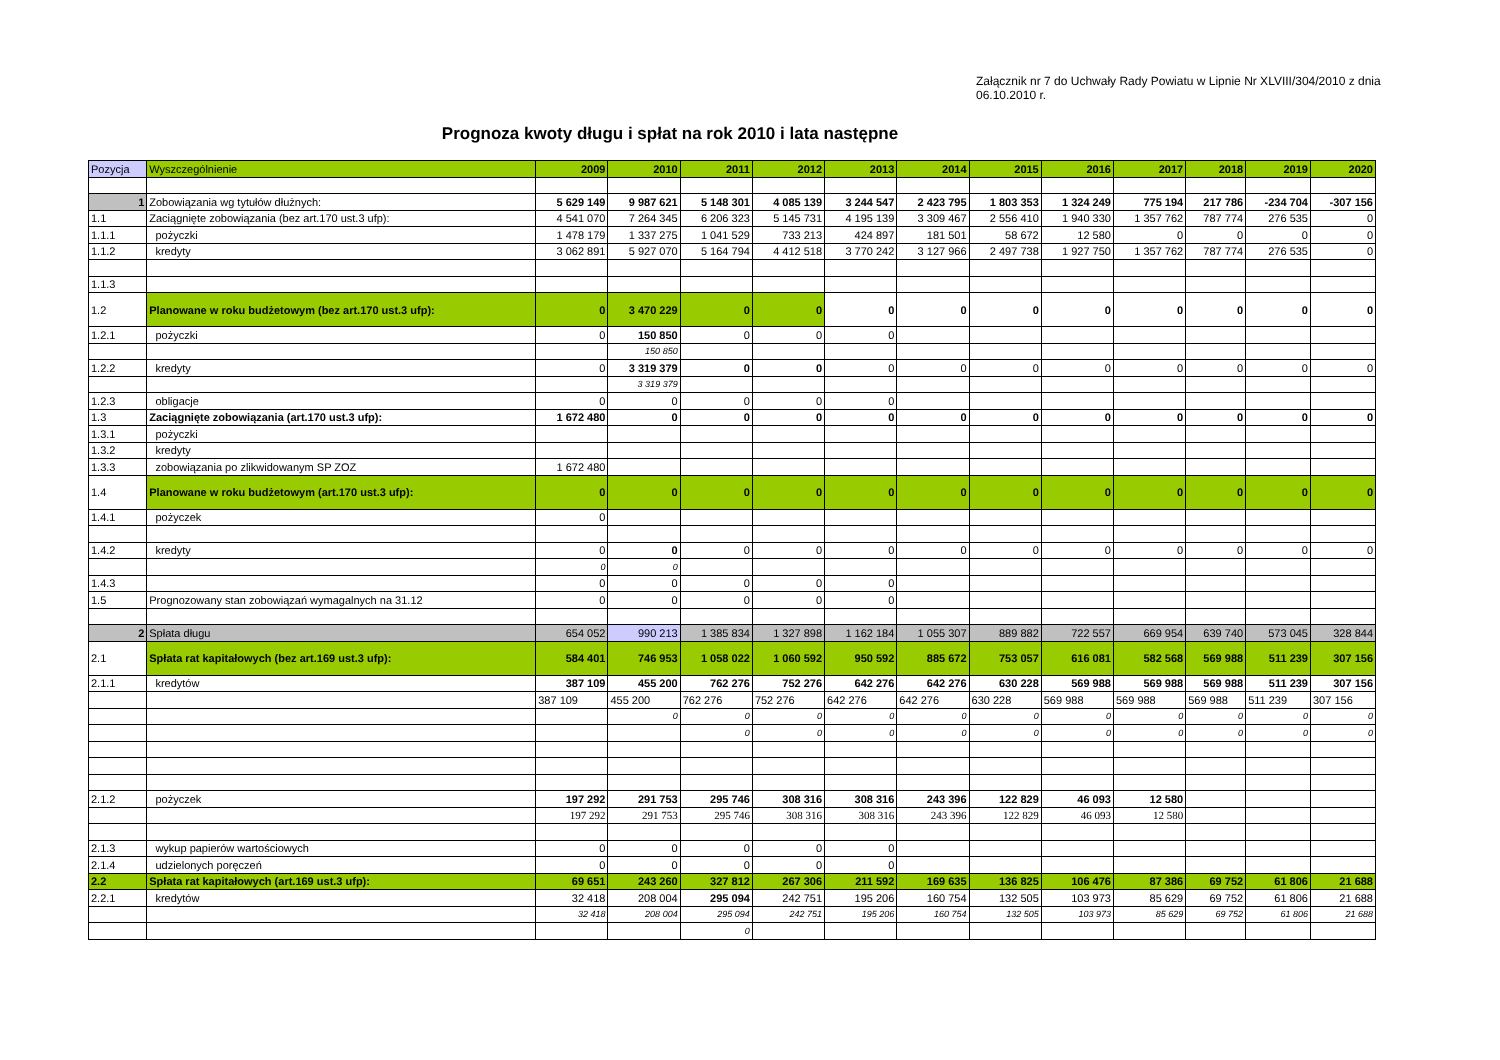Załącznik nr 7 do Uchwały Rady Powiatu w Lipnie Nr XLVIII/304/2010 z dnia 06.10.2010 r.
Prognoza kwoty długu i spłat na rok 2010 i lata następne
| Pozycja | Wyszczególnienie | 2009 | 2010 | 2011 | 2012 | 2013 | 2014 | 2015 | 2016 | 2017 | 2018 | 2019 | 2020 |
| --- | --- | --- | --- | --- | --- | --- | --- | --- | --- | --- | --- | --- | --- |
| 1 | Zobowiązania wg tytułów dłużnych: | 5 629 149 | 9 987 621 | 5 148 301 | 4 085 139 | 3 244 547 | 2 423 795 | 1 803 353 | 1 324 249 | 775 194 | 217 786 | -234 704 | -307 156 |
| 1.1 | Zaciągnięte zobowiązania (bez art.170 ust.3 ufp): | 4 541 070 | 7 264 345 | 6 206 323 | 5 145 731 | 4 195 139 | 3 309 467 | 2 556 410 | 1 940 330 | 1 357 762 | 787 774 | 276 535 | 0 |
| 1.1.1 | pożyczki | 1 478 179 | 1 337 275 | 1 041 529 | 733 213 | 424 897 | 181 501 | 58 672 | 12 580 | 0 | 0 | 0 | 0 |
| 1.1.2 | kredyty | 3 062 891 | 5 927 070 | 5 164 794 | 4 412 518 | 3 770 242 | 3 127 966 | 2 497 738 | 1 927 750 | 1 357 762 | 787 774 | 276 535 | 0 |
| 1.1.3 | | | | | | | | | | | | | |
| 1.2 | Planowane w roku budżetowym (bez art.170 ust.3 ufp): | 0 | 3 470 229 | 0 | 0 | 0 | 0 | 0 | 0 | 0 | 0 | 0 | 0 |
| 1.2.1 | pożyczki | 0 | 150 850 | 0 | 0 | 0 | | | | | | | |
| | | | 150 850 | | | | | | | | | | |
| 1.2.2 | kredyty | 0 | 3 319 379 | 0 | 0 | 0 | 0 | 0 | 0 | 0 | 0 | 0 | 0 |
| | | | 3 319 379 | | | | | | | | | | |
| 1.2.3 | obligacje | 0 | 0 | 0 | 0 | 0 | | | | | | | |
| 1.3 | Zaciągnięte zobowiązania (art.170 ust.3 ufp): | 1 672 480 | 0 | 0 | 0 | 0 | 0 | 0 | 0 | 0 | 0 | 0 | 0 |
| 1.3.1 | pożyczki | | | | | | | | | | | | |
| 1.3.2 | kredyty | | | | | | | | | | | | |
| 1.3.3 | zobowiązania po zlikwidowanym SP ZOZ | 1 672 480 | | | | | | | | | | | |
| 1.4 | Planowane w roku budżetowym (art.170 ust.3 ufp): | 0 | 0 | 0 | 0 | 0 | 0 | 0 | 0 | 0 | 0 | 0 | 0 |
| 1.4.1 | pożyczek | 0 | | | | | | | | | | | |
| 1.4.2 | kredyty | 0 | 0 | 0 | 0 | 0 | 0 | 0 | 0 | 0 | 0 | 0 | 0 |
| | | 0 | 0 | | | | | | | | | | |
| 1.4.3 | | 0 | 0 | 0 | 0 | 0 | | | | | | | |
| 1.5 | Prognozowany stan zobowiązań wymagalnych na 31.12 | 0 | 0 | 0 | 0 | 0 | | | | | | | |
| 2 | Spłata długu | 654 052 | 990 213 | 1 385 834 | 1 327 898 | 1 162 184 | 1 055 307 | 889 882 | 722 557 | 669 954 | 639 740 | 573 045 | 328 844 |
| 2.1 | Spłata rat kapitałowych (bez art.169 ust.3 ufp): | 584 401 | 746 953 | 1 058 022 | 1 060 592 | 950 592 | 885 672 | 753 057 | 616 081 | 582 568 | 569 988 | 511 239 | 307 156 |
| 2.1.1 | kredytów | 387 109 | 455 200 | 762 276 | 752 276 | 642 276 | 642 276 | 630 228 | 569 988 | 569 988 | 569 988 | 511 239 | 307 156 |
| | | 387 109 | 455 200 | 762 276 | 752 276 | 642 276 | 642 276 | 630 228 | 569 988 | 569 988 | 569 988 | 511 239 | 307 156 |
| | | | 0 | 0 | 0 | 0 | 0 | 0 | 0 | 0 | 0 | 0 | 0 |
| | | | | 0 | 0 | 0 | 0 | 0 | 0 | 0 | 0 | 0 | 0 |
| 2.1.2 | pożyczek | 197 292 | 291 753 | 295 746 | 308 316 | 308 316 | 243 396 | 122 829 | 46 093 | 12 580 | | | |
| | | 197 292 | 291 753 | 295 746 | 308 316 | 308 316 | 243 396 | 122 829 | 46 093 | 12 580 | | | |
| 2.1.3 | wykup papierów wartościowych | 0 | 0 | 0 | 0 | 0 | | | | | | | |
| 2.1.4 | udzielonych poręczeń | 0 | 0 | 0 | 0 | 0 | | | | | | | |
| 2.2 | Spłata rat kapitałowych (art.169 ust.3 ufp): | 69 651 | 243 260 | 327 812 | 267 306 | 211 592 | 169 635 | 136 825 | 106 476 | 87 386 | 69 752 | 61 806 | 21 688 |
| 2.2.1 | kredytów | 32 418 | 208 004 | 295 094 | 242 751 | 195 206 | 160 754 | 132 505 | 103 973 | 85 629 | 69 752 | 61 806 | 21 688 |
| | | 32 418 | 208 004 | 295 094 | 242 751 | 195 206 | 160 754 | 132 505 | 103 973 | 85 629 | 69 752 | 61 806 | 21 688 |
| | | | | 0 | | | | | | | | | |